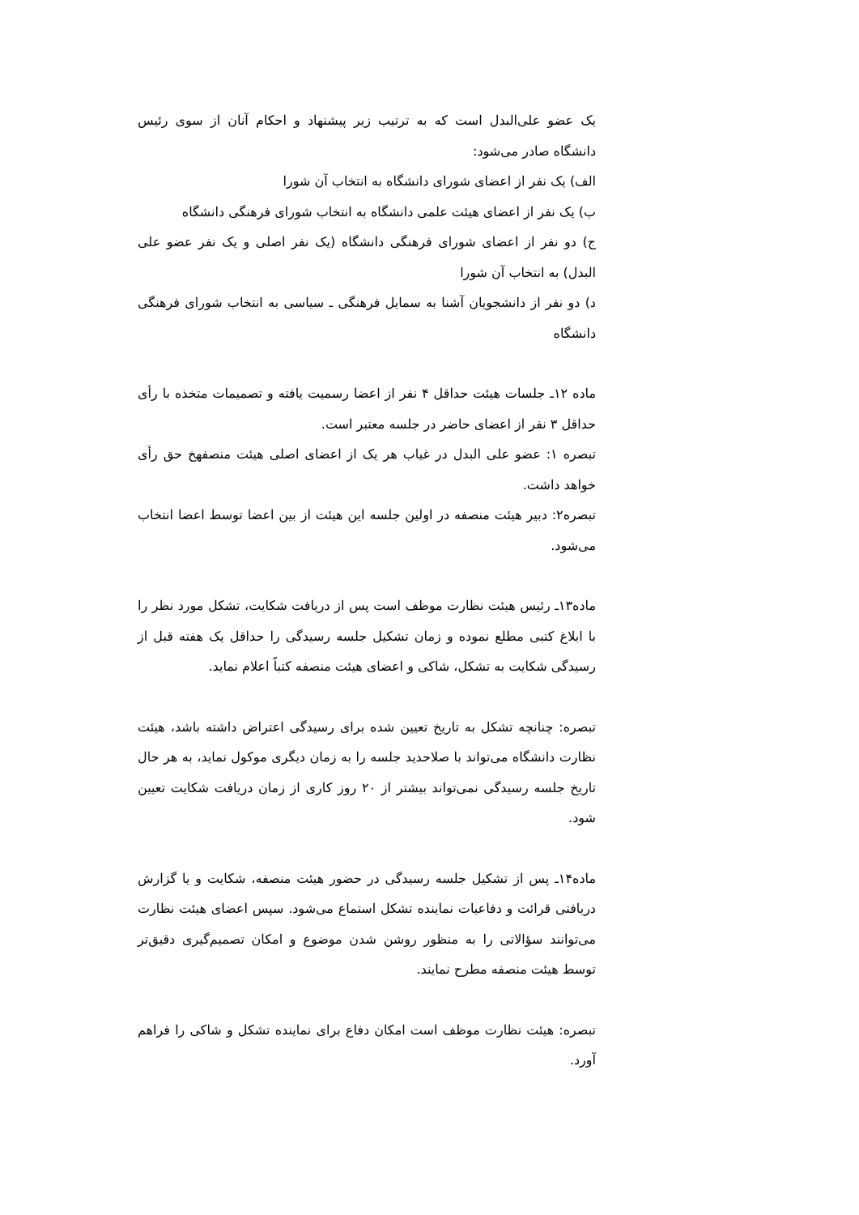یک عضو علی‌البدل است که به ترتیب زیر پیشنهاد و احکام آنان از سوی رئیس دانشگاه صادر می‌شود:
الف) یک نفر از اعضای شورای دانشگاه به انتخاب آن شورا
ب) یک نفر از اعضای هیئت علمی دانشگاه به انتخاب شورای فرهنگی دانشگاه
ج) دو نفر از اعضای شورای فرهنگی دانشگاه (یک نفر اصلی و یک نفر عضو علی البدل) به انتخاب آن شورا
د) دو نفر از دانشجویان آشنا به سمایل فرهنگی ـ سیاسی به انتخاب شورای فرهنگی دانشگاه
ماده ۱۲ـ جلسات هیئت حداقل ۴ نفر از اعضا رسمیت یافته و تصمیمات متخذه با رأی حداقل ۳ نفر از اعضای حاضر در جلسه معتبر است.
تبصره ۱: عضو علی البدل در غیاب هر یک از اعضای اصلی هیئت منصفهخ حق رأی خواهد داشت.
تبصره۲: دبیر هیئت منصفه در اولین جلسه این هیئت از بین اعضا توسط اعضا انتخاب می‌شود.
ماده۱۳ـ رئیس هیئت نظارت موظف است پس از دریافت شکایت، تشکل مورد نظر را با ابلاغ کتبی مطلع نموده و زمان تشکیل جلسه رسیدگی را حداقل یک هفته قبل از رسیدگی شکایت به تشکل، شاکی و اعضای هیئت منصفه کتباً اعلام نماید.
تبصره: چنانچه تشکل به تاریخ تعیین شده برای رسیدگی اعتراض داشته باشد، هیئت نظارت دانشگاه می‌تواند با صلاحدید جلسه را به زمان دیگری موکول نماید، به هر حال تاریخ جلسه رسیدگی نمی‌تواند بیشتر از ۲۰ روز کاری از زمان دریافت شکایت تعیین شود.
ماده۱۴ـ پس از تشکیل جلسه رسیدگی در حضور هیئت منصفه، شکایت و یا گزارش دریافتی قرائت و دفاعیات نماینده تشکل استماع می‌شود. سپس اعضای هیئت نظارت می‌توانند سؤالاتی را به منظور روشن شدن موضوع و امکان تصمیم‌گیری دقیق‌تر توسط هیئت منصفه مطرح نمایند.
تبصره: هیئت نظارت موظف است امکان دفاع برای نماینده تشکل و شاکی را فراهم آورد.